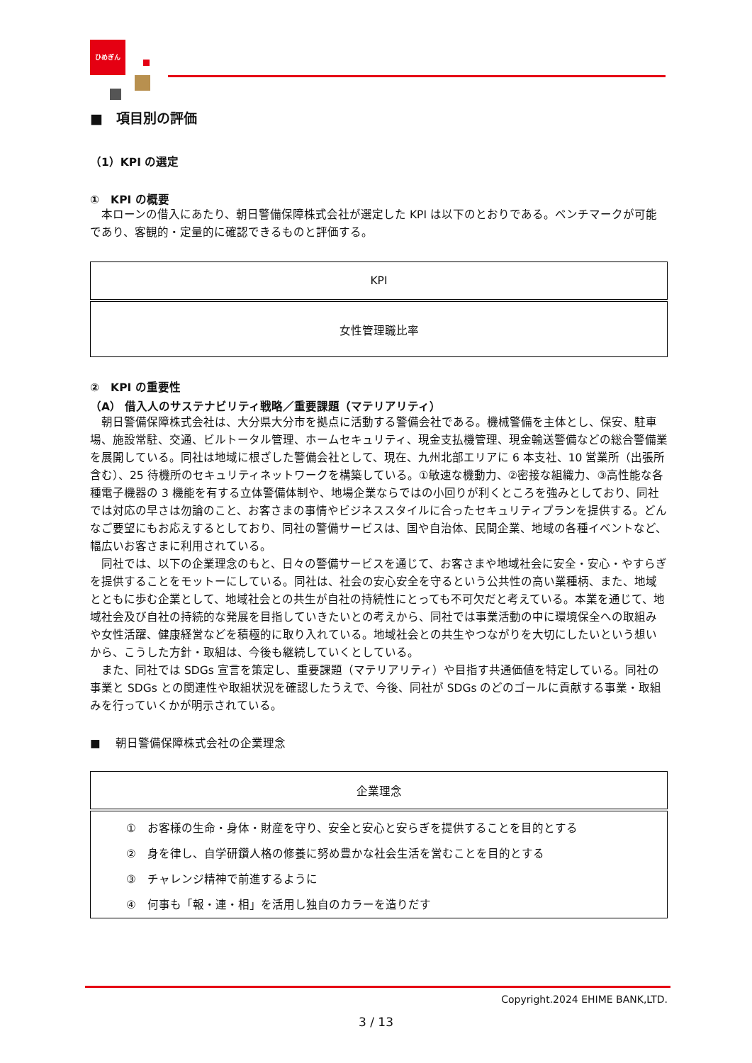ひめぎん
■　項目別の評価
（1）KPI の選定
①　KPI の概要
　本ローンの借入にあたり、朝日警備保障株式会社が選定した KPI は以下のとおりである。ベンチマークが可能であり、客観的・定量的に確認できるものと評価する。
| KPI |
| 女性管理職比率 |
②　KPI の重要性
（A） 借入人のサステナビリティ戦略／重要課題（マテリアリティ）
　朝日警備保障株式会社は、大分県大分市を拠点に活動する警備会社である。機械警備を主体とし、保安、駐車場、施設常駐、交通、ビルトータル管理、ホームセキュリティ、現金支払機管理、現金輸送警備などの総合警備業を展開している。同社は地域に根ざした警備会社として、現在、九州北部エリアに 6 本支社、10 営業所（出張所含む）、25 待機所のセキュリティネットワークを構築している。①敏速な機動力、②密接な組織力、③高性能な各種電子機器の 3 機能を有する立体警備体制や、地場企業ならではの小回りが利くところを強みとしており、同社では対応の早さは勿論のこと、お客さまの事情やビジネススタイルに合ったセキュリティプランを提供する。どんなご要望にもお応えするとしており、同社の警備サービスは、国や自治体、民間企業、地域の各種イベントなど、幅広いお客さまに利用されている。
　同社では、以下の企業理念のもと、日々の警備サービスを通じて、お客さまや地域社会に安全・安心・やすらぎを提供することをモットーにしている。同社は、社会の安心安全を守るという公共性の高い業種柄、また、地域とともに歩む企業として、地域社会との共生が自社の持続性にとっても不可欠だと考えている。本業を通じて、地域社会及び自社の持続的な発展を目指していきたいとの考えから、同社では事業活動の中に環境保全への取組みや女性活躍、健康経営などを積極的に取り入れている。地域社会との共生やつながりを大切にしたいという想いから、こうした方針・取組は、今後も継続していくとしている。
　また、同社では SDGs 宣言を策定し、重要課題（マテリアリティ）や目指す共通価値を特定している。同社の事業と SDGs との関連性や取組状況を確認したうえで、今後、同社が SDGs のどのゴールに貢献する事業・取組みを行っていくかが明示されている。
■　 朝日警備保障株式会社の企業理念
| 企業理念 |
| ① お客様の生命・身体・財産を守り、安全と安心と安らぎを提供することを目的とする ② 身を律し、自学研鑽人格の修養に努め豊かな社会生活を営むことを目的とする ③ チャレンジ精神で前進するように ④ 何事も「報・連・相」を活用し独自のカラーを造りだす |
Copyright.2024 EHIME BANK,LTD.
3 / 13